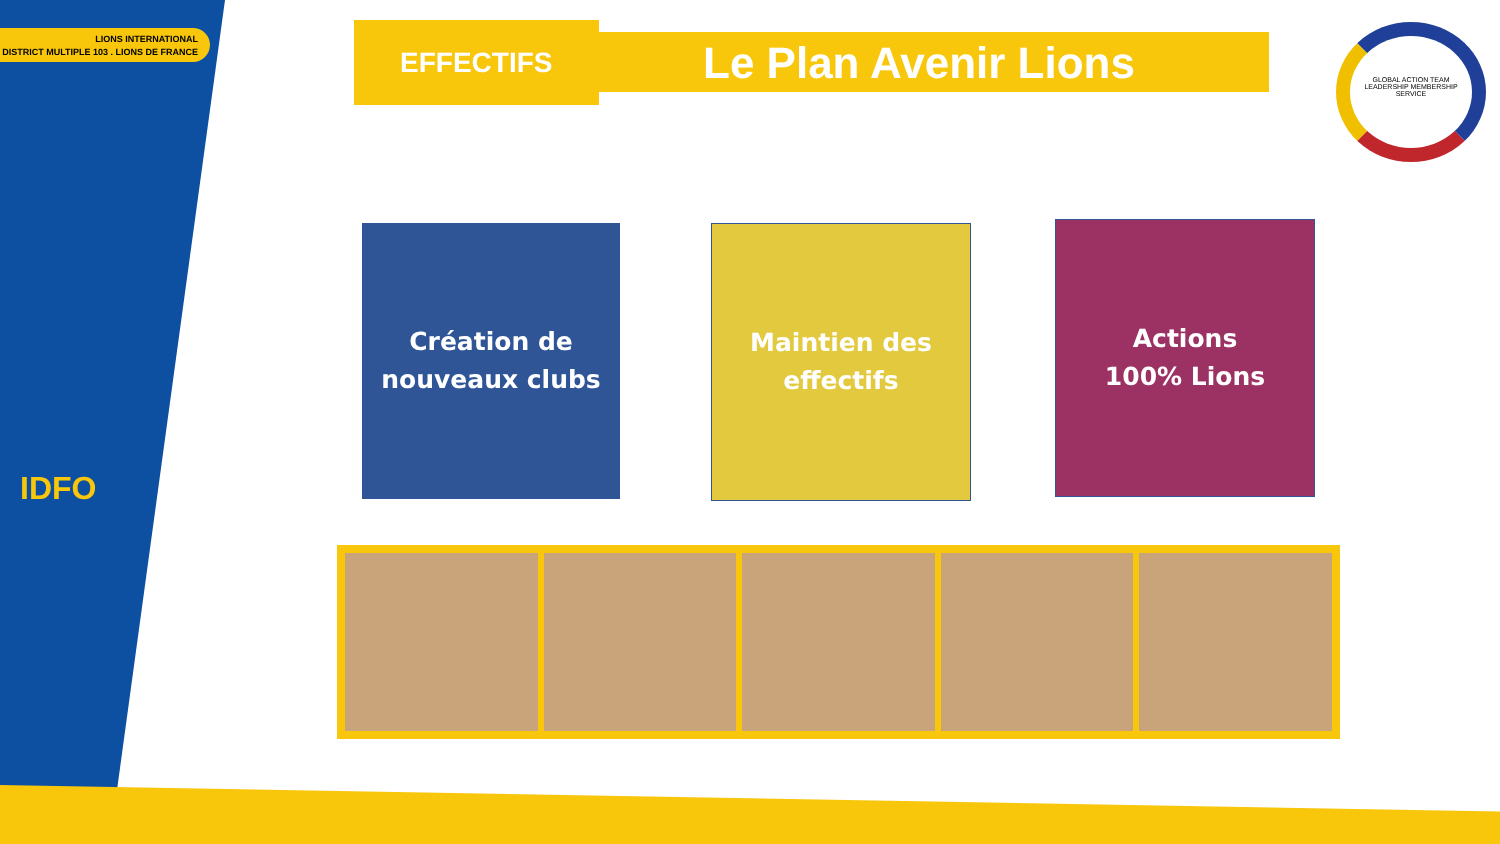LIONS INTERNATIONAL
DISTRICT MULTIPLE 103 . LIONS DE FRANCE
IDFO
EFFECTIFS Le Plan Avenir Lions
GLOBAL ACTION TEAM
LEADERSHIP MEMBERSHIP SERVICE
Création de
nouveaux clubs
Maintien des
effectifs
Actions
100% Lions